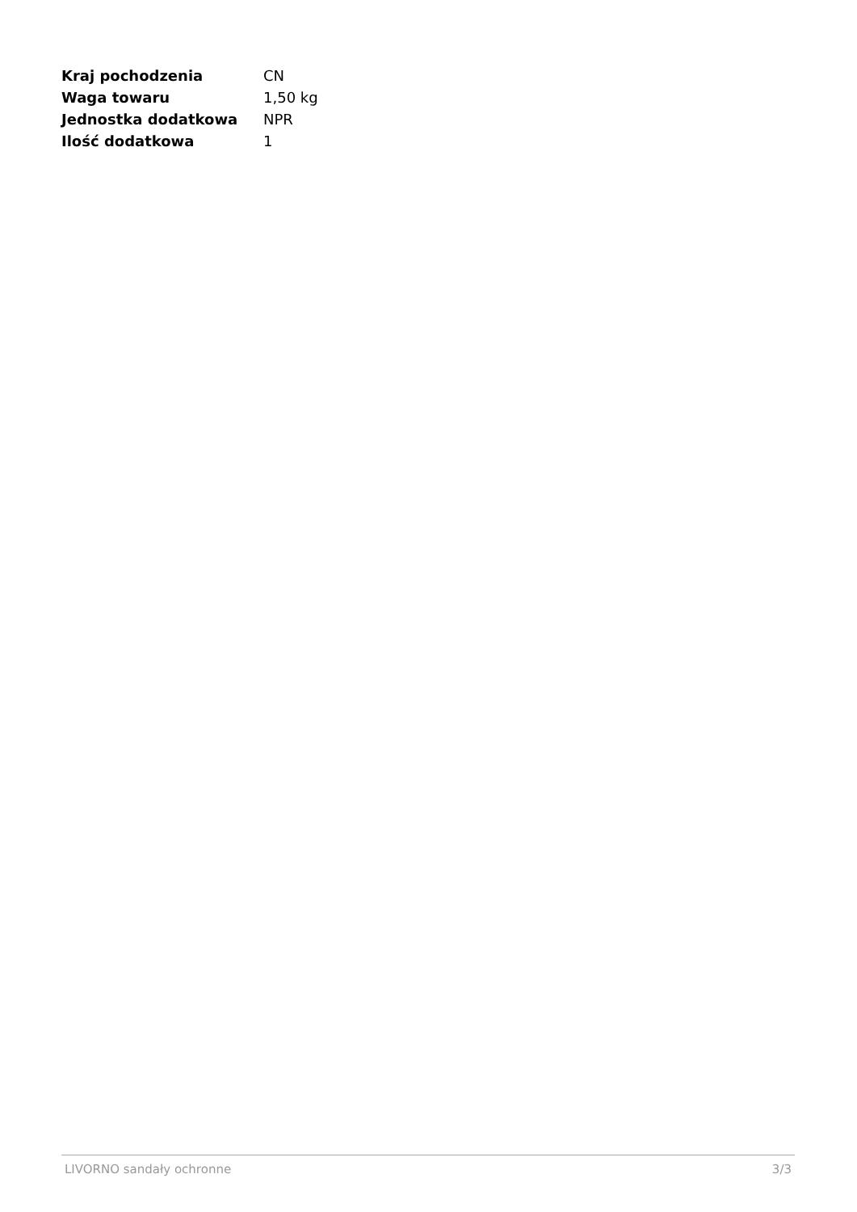| Kraj pochodzenia | CN |
| Waga towaru | 1,50 kg |
| Jednostka dodatkowa | NPR |
| Ilość dodatkowa | 1 |
LIVORNO sandały ochronne 3/3